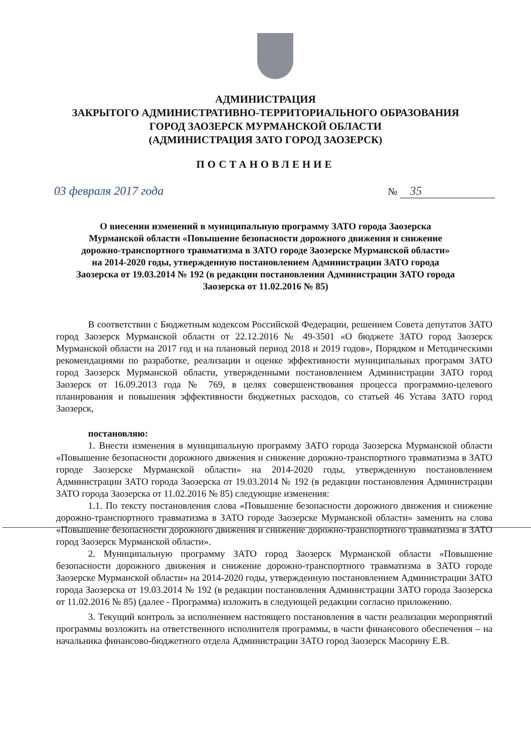АДМИНИСТРАЦИЯ
ЗАКРЫТОГО АДМИНИСТРАТИВНО-ТЕРРИТОРИАЛЬНОГО ОБРАЗОВАНИЯ
ГОРОД ЗАОЗЕРСК МУРМАНСКОЙ ОБЛАСТИ
(АДМИНИСТРАЦИЯ ЗАТО ГОРОД ЗАОЗЕРСК)
ПОСТАНОВЛЕНИЕ
03 февраля 2017 года № 35
О внесении изменений в муниципальную программу ЗАТО города Заозерска Мурманской области «Повышение безопасности дорожного движения и снижение дорожно-транспортного травматизма в ЗАТО городе Заозерске Мурманской области» на 2014-2020 годы, утвержденную постановлением Администрации ЗАТО города Заозерска от 19.03.2014 № 192 (в редакции постановления Администрации ЗАТО города Заозерска от 11.02.2016 № 85)
В соответствии с Бюджетным кодексом Российской Федерации, решением Совета депутатов ЗАТО город Заозерск Мурманской области от 22.12.2016 № 49-3501 «О бюджете ЗАТО город Заозерск Мурманской области на 2017 год и на плановый период 2018 и 2019 годов», Порядком и Методическими рекомендациями по разработке, реализации и оценке эффективности муниципальных программ ЗАТО город Заозерск Мурманской области, утвержденными постановлением Администрации ЗАТО город Заозерск от 16.09.2013 года № 769, в целях совершенствования процесса программно-целевого планирования и повышения эффективности бюджетных расходов, со статьей 46 Устава ЗАТО город Заозерск,
постановляю:
1. Внести изменения в муниципальную программу ЗАТО города Заозерска Мурманской области «Повышение безопасности дорожного движения и снижение дорожно-транспортного травматизма в ЗАТО городе Заозерске Мурманской области» на 2014-2020 годы, утвержденную постановлением Администрации ЗАТО города Заозерска от 19.03.2014 № 192 (в редакции постановления Администрации ЗАТО города Заозерска от 11.02.2016 № 85) следующие изменения:
1.1. По тексту постановления слова «Повышение безопасности дорожного движения и снижение дорожно-транспортного травматизма в ЗАТО городе Заозерске Мурманской области» заменить на слова «Повышение безопасности дорожного движения и снижение дорожно-транспортного травматизма в ЗАТО город Заозерск Мурманской области».
2. Муниципальную программу ЗАТО город Заозерск Мурманской области «Повышение безопасности дорожного движения и снижение дорожно-транспортного травматизма в ЗАТО городе Заозерске Мурманской области» на 2014-2020 годы, утвержденную постановлением Администрации ЗАТО города Заозерска от 19.03.2014 № 192 (в редакции постановления Администрации ЗАТО города Заозерска от 11.02.2016 № 85) (далее - Программа) изложить в следующей редакции согласно приложению.
3. Текущий контроль за исполнением настоящего постановления в части реализации мероприятий программы возложить на ответственного исполнителя программы, в части финансового обеспечения – на начальника финансово-бюджетного отдела Администрации ЗАТО город Заозерск Масорину Е.В.